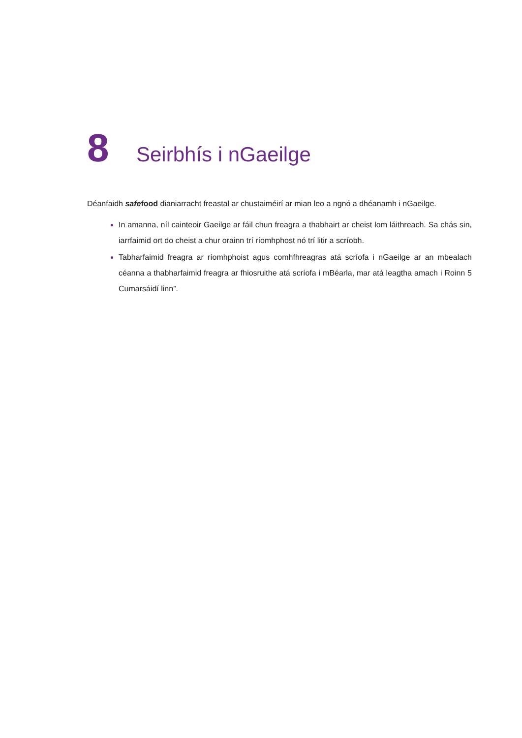8 Seirbhís i nGaeilge
Déanfaidh safefood dianiarracht freastal ar chustaiméirí ar mian leo a ngnó a dhéanamh i nGaeilge.
In amanna, níl cainteoir Gaeilge ar fáil chun freagra a thabhairt ar cheist lom láithreach. Sa chás sin, iarrfaimid ort do cheist a chur orainn trí ríomhphost nó trí litir a scríobh.
Tabharfaimid freagra ar ríomhphoist agus comhfhreagras atá scríofa i nGaeilge ar an mbealach céanna a thabharfaimid freagra ar fhiosruithe atá scríofa i mBéarla, mar atá leagtha amach i Roinn 5 Cumarsáidí linn”.